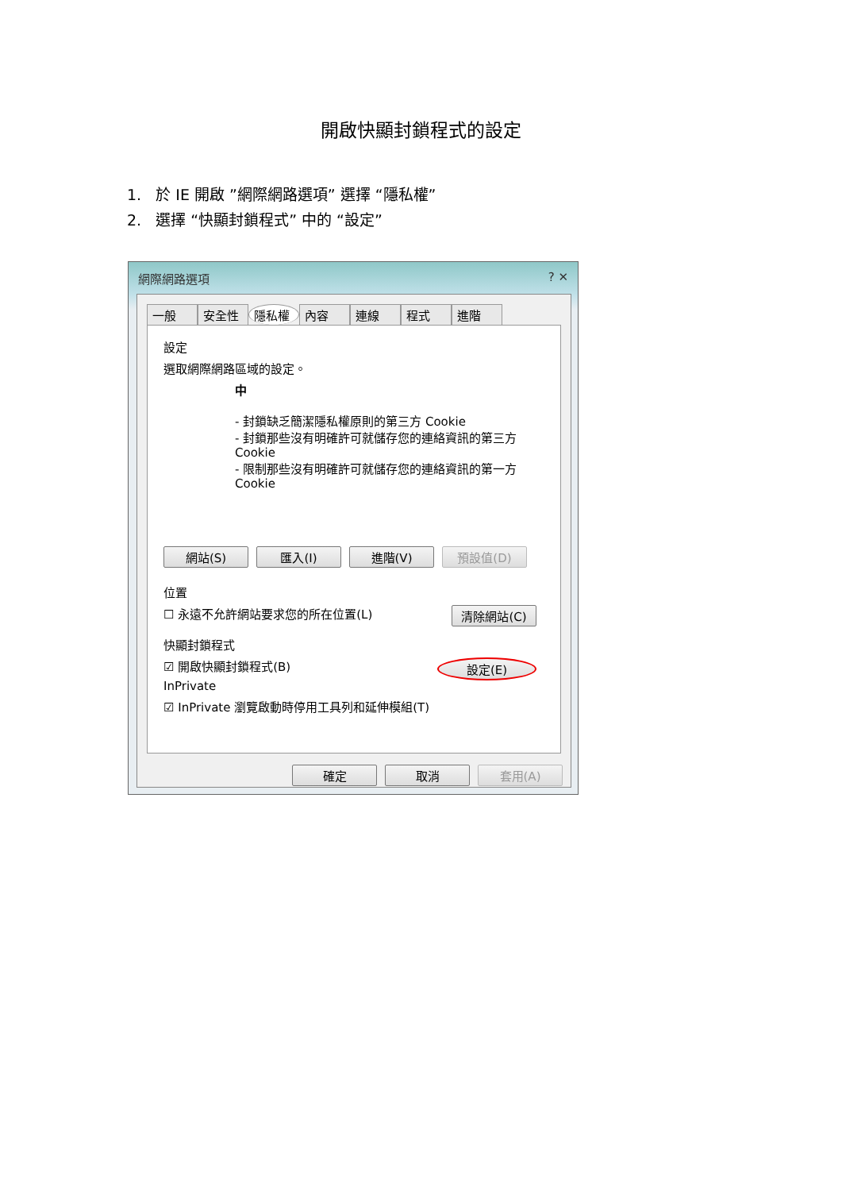開啟快顯封鎖程式的設定
1. 於 IE 開啟 ”網際網路選項” 選擇 “隱私權”
2. 選擇 “快顯封鎖程式” 中的 “設定”
網際網路選項 ? ✕
一般 安全性 隱私權 內容 連線 程式 進階
設定
選取網際網路區域的設定。
中
- 封鎖缺乏簡潔隱私權原則的第三方 Cookie
- 封鎖那些沒有明確許可就儲存您的連絡資訊的第三方 Cookie
- 限制那些沒有明確許可就儲存您的連絡資訊的第一方 Cookie
網站(S) 匯入(I) 進階(V) 預設值(D)
位置
☐ 永遠不允許網站要求您的所在位置(L) 清除網站(C)
快顯封鎖程式
☑ 開啟快顯封鎖程式(B) 設定(E)
InPrivate
☑ InPrivate 瀏覽啟動時停用工具列和延伸模組(T)
確定 取消 套用(A)